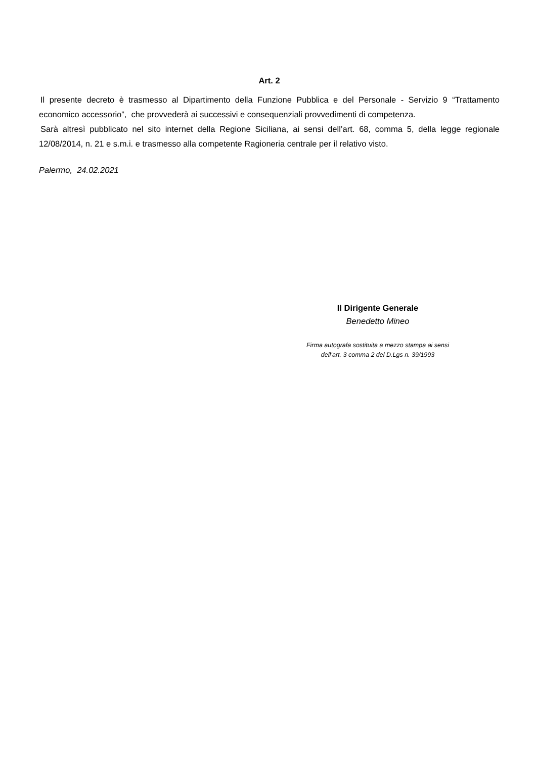Art. 2
Il presente decreto è trasmesso al Dipartimento della Funzione Pubblica e del Personale - Servizio 9 “Trattamento economico accessorio”, che provvederà ai successivi e consequenziali provvedimenti di competenza.
Sarà altresì pubblicato nel sito internet della Regione Siciliana, ai sensi dell’art. 68, comma 5, della legge regionale 12/08/2014, n. 21 e s.m.i. e trasmesso alla competente Ragioneria centrale per il relativo visto.
Palermo, 24.02.2021
Il Dirigente Generale
Benedetto Mineo
Firma autografa sostituita a mezzo stampa ai sensi
dell’art. 3 comma 2 del D.Lgs n. 39/1993